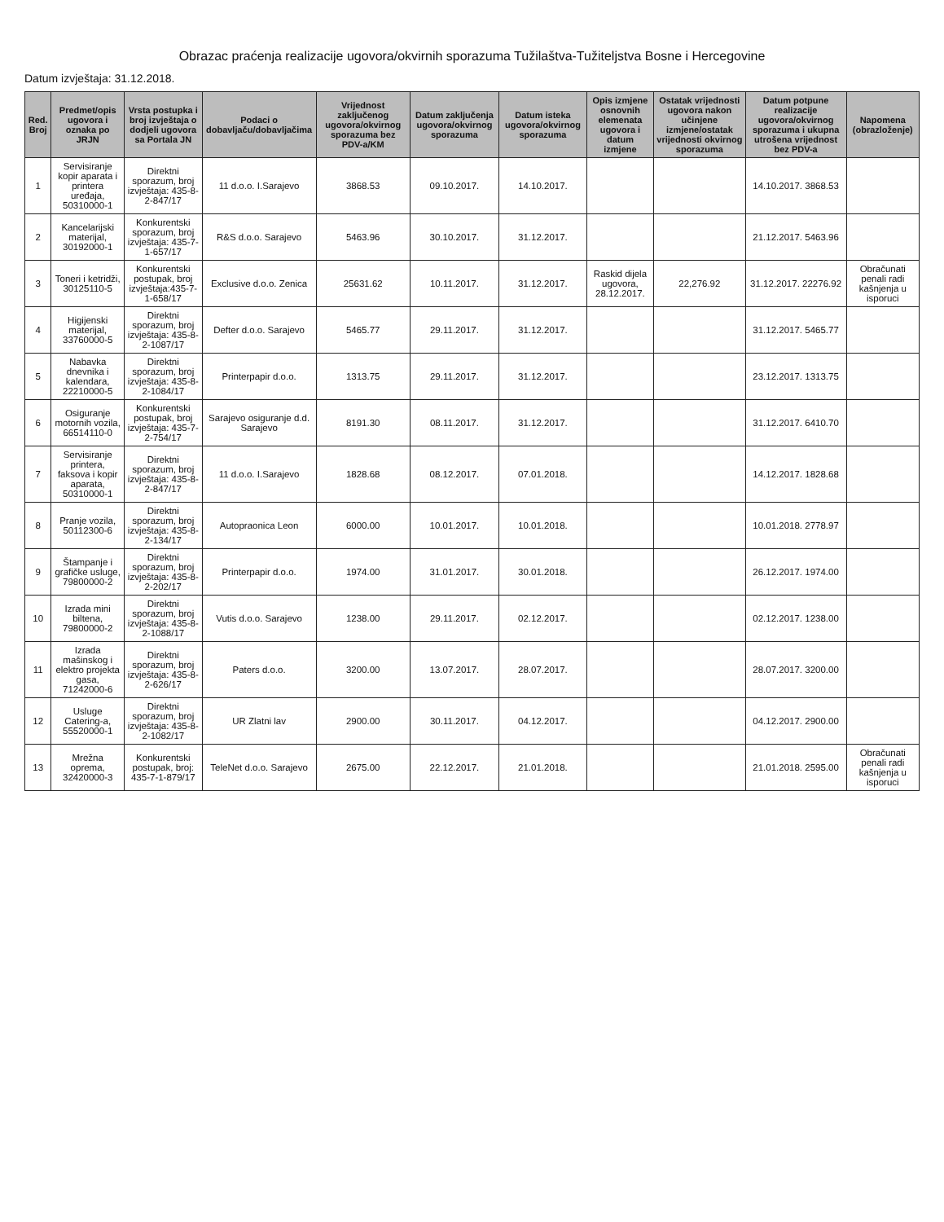Obrazac praćenja realizacije ugovora/okvirnih sporazuma Tužilaštva-Tužiteljstva Bosne i Hercegovine
Datum izvještaja: 31.12.2018.
| Red. Broj | Predmet/opis ugovora i oznaka po JRJN | Vrsta postupka i broj izvještaja o dodjeli ugovora sa Portala JN | Podaci o dobavljaču/dobavljačima | Vrijednost zaključenog ugovora/okvirnog sporazuma bez PDV-a/KM | Datum zaključenja ugovora/okvirnog sporazuma | Datum isteka ugovora/okvirnog sporazuma | Opis izmjene osnovnih elemenata ugovora i datum izmjene | Ostatak vrijednosti ugovora nakon učinjene izmjene/ostatak vrijednosti okvirnog sporazuma | Datum potpune realizacije ugovora/okvirnog sporazuma i ukupna utrošena vrijednost bez PDV-a | Napomena (obrazloženje) |
| --- | --- | --- | --- | --- | --- | --- | --- | --- | --- | --- |
| 1 | Servisiranje kopir aparata i printera uređaja, 50310000-1 | Direktni sporazum, broj izvještaja: 435-8-2-847/17 | 11 d.o.o. I.Sarajevo | 3868.53 | 09.10.2017. | 14.10.2017. | | | 14.10.2017. 3868.53 | |
| 2 | Kancelarijski materijal, 30192000-1 | Konkurentski sporazum, broj izvještaja: 435-7-1-657/17 | R&S d.o.o. Sarajevo | 5463.96 | 30.10.2017. | 31.12.2017. | | | 21.12.2017. 5463.96 | |
| 3 | Toneri i ketridži, 30125110-5 | Konkurentski postupak, broj izvještaja:435-7-1-658/17 | Exclusive d.o.o. Zenica | 25631.62 | 10.11.2017. | 31.12.2017. | Raskid dijela ugovora, 28.12.2017. | 22,276.92 | 31.12.2017. 22276.92 | Obračunati penali radi kašnjenja u isporuci |
| 4 | Higijenski materijal, 33760000-5 | Direktni sporazum, broj izvještaja: 435-8-2-1087/17 | Defter d.o.o. Sarajevo | 5465.77 | 29.11.2017. | 31.12.2017. | | | 31.12.2017. 5465.77 | |
| 5 | Nabavka dnevnika i kalendara, 22210000-5 | Direktni sporazum, broj izvještaja: 435-8-2-1084/17 | Printerpapir d.o.o. | 1313.75 | 29.11.2017. | 31.12.2017. | | | 23.12.2017. 1313.75 | |
| 6 | Osiguranje motornih vozila, 66514110-0 | Konkurentski postupak, broj izvještaja: 435-7-2-754/17 | Sarajevo osiguranje d.d. Sarajevo | 8191.30 | 08.11.2017. | 31.12.2017. | | | 31.12.2017. 6410.70 | |
| 7 | Servisiranje printera, faksova i kopir aparata, 50310000-1 | Direktni sporazum, broj izvještaja: 435-8-2-847/17 | 11 d.o.o. I.Sarajevo | 1828.68 | 08.12.2017. | 07.01.2018. | | | 14.12.2017. 1828.68 | |
| 8 | Pranje vozila, 50112300-6 | Direktni sporazum, broj izvještaja: 435-8-2-134/17 | Autopraonica Leon | 6000.00 | 10.01.2017. | 10.01.2018. | | | 10.01.2018. 2778.97 | |
| 9 | Štampanje i grafičke usluge, 79800000-2 | Direktni sporazum, broj izvještaja: 435-8-2-202/17 | Printerpapir d.o.o. | 1974.00 | 31.01.2017. | 30.01.2018. | | | 26.12.2017. 1974.00 | |
| 10 | Izrada mini biltena, 79800000-2 | Direktni sporazum, broj izvještaja: 435-8-2-1088/17 | Vutis d.o.o. Sarajevo | 1238.00 | 29.11.2017. | 02.12.2017. | | | 02.12.2017. 1238.00 | |
| 11 | Izrada mašinskog i elektro projekta gasa, 71242000-6 | Direktni sporazum, broj izvještaja: 435-8-2-626/17 | Paters d.o.o. | 3200.00 | 13.07.2017. | 28.07.2017. | | | 28.07.2017. 3200.00 | |
| 12 | Usluge Catering-a, 55520000-1 | Direktni sporazum, broj izvještaja: 435-8-2-1082/17 | UR Zlatni lav | 2900.00 | 30.11.2017. | 04.12.2017. | | | 04.12.2017. 2900.00 | |
| 13 | Mrežna oprema, 32420000-3 | Konkurentski postupak, broj: 435-7-1-879/17 | TeleNet d.o.o. Sarajevo | 2675.00 | 22.12.2017. | 21.01.2018. | | | 21.01.2018. 2595.00 | Obračunati penali radi kašnjenja u isporuci |